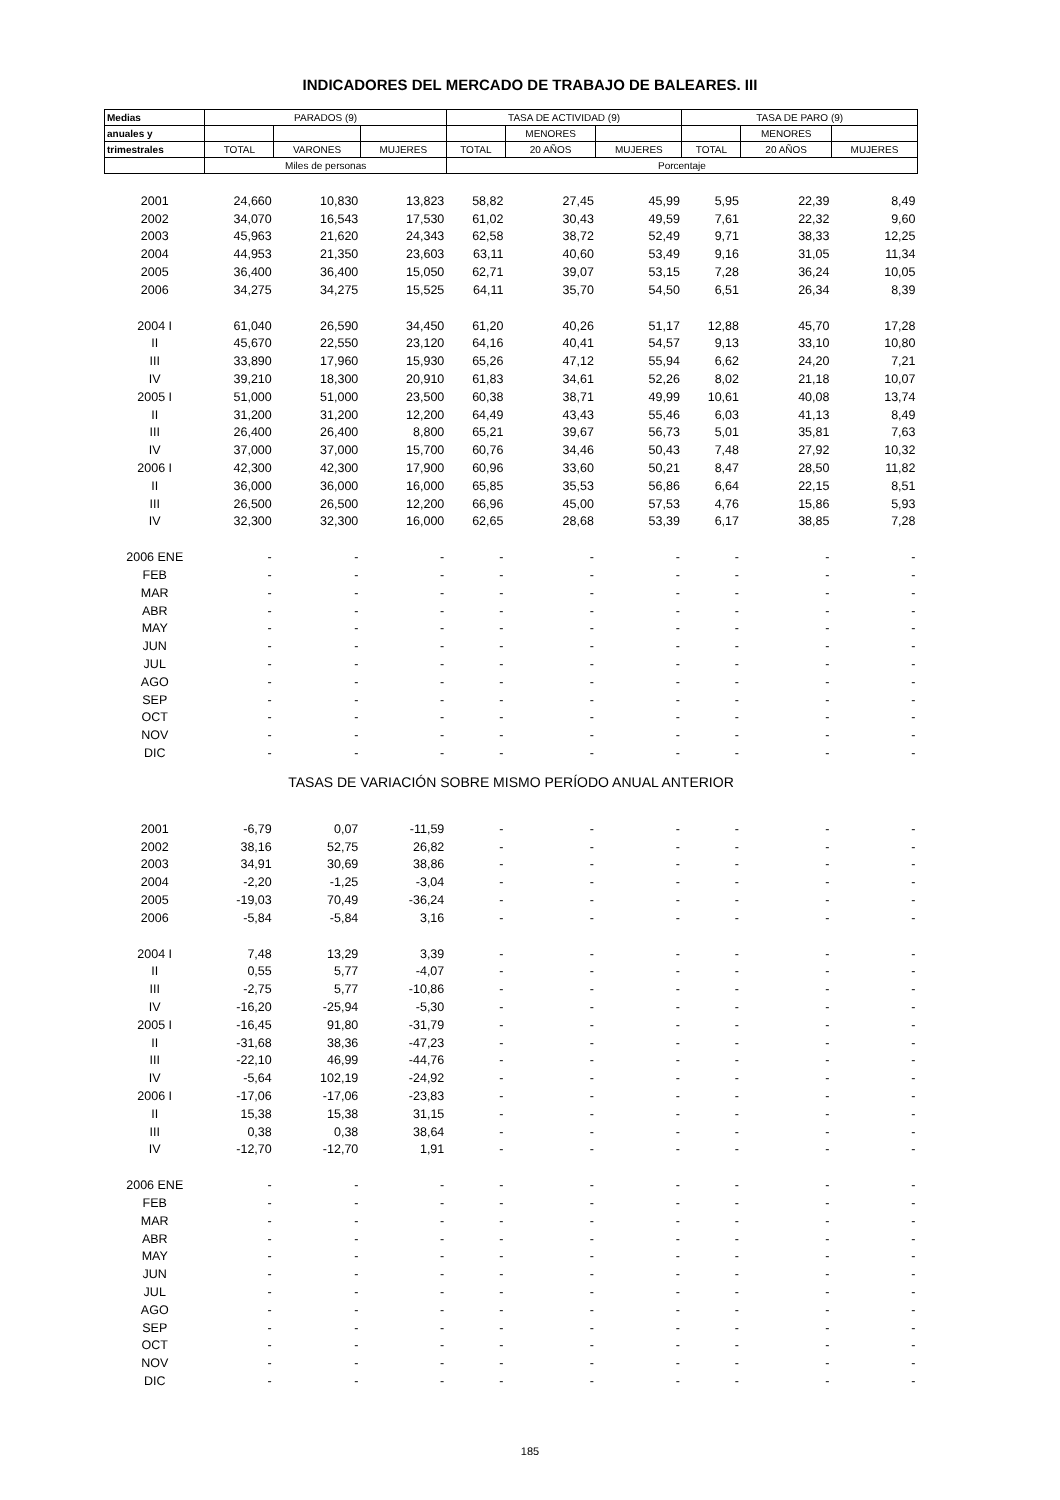INDICADORES DEL MERCADO DE TRABAJO DE BALEARES. III
| Medias | PARADOS (9) | | | TASA DE ACTIVIDAD (9) | | | TASA DE PARO (9) | | |
| --- | --- | --- | --- | --- | --- | --- | --- | --- | --- |
| anuales y | | | | | MENORES | | | MENORES | |
| trimestrales | TOTAL | VARONES | MUJERES | TOTAL | 20 AÑOS | MUJERES | TOTAL | 20 AÑOS | MUJERES |
| | Miles de personas | | | Porcentaje | | | | | |
| 2001 | 24,660 | 10,830 | 13,823 | 58,82 | 27,45 | 45,99 | 5,95 | 22,39 | 8,49 |
| 2002 | 34,070 | 16,543 | 17,530 | 61,02 | 30,43 | 49,59 | 7,61 | 22,32 | 9,60 |
| 2003 | 45,963 | 21,620 | 24,343 | 62,58 | 38,72 | 52,49 | 9,71 | 38,33 | 12,25 |
| 2004 | 44,953 | 21,350 | 23,603 | 63,11 | 40,60 | 53,49 | 9,16 | 31,05 | 11,34 |
| 2005 | 36,400 | 36,400 | 15,050 | 62,71 | 39,07 | 53,15 | 7,28 | 36,24 | 10,05 |
| 2006 | 34,275 | 34,275 | 15,525 | 64,11 | 35,70 | 54,50 | 6,51 | 26,34 | 8,39 |
| 2004 I | 61,040 | 26,590 | 34,450 | 61,20 | 40,26 | 51,17 | 12,88 | 45,70 | 17,28 |
| II | 45,670 | 22,550 | 23,120 | 64,16 | 40,41 | 54,57 | 9,13 | 33,10 | 10,80 |
| III | 33,890 | 17,960 | 15,930 | 65,26 | 47,12 | 55,94 | 6,62 | 24,20 | 7,21 |
| IV | 39,210 | 18,300 | 20,910 | 61,83 | 34,61 | 52,26 | 8,02 | 21,18 | 10,07 |
| 2005 I | 51,000 | 51,000 | 23,500 | 60,38 | 38,71 | 49,99 | 10,61 | 40,08 | 13,74 |
| II | 31,200 | 31,200 | 12,200 | 64,49 | 43,43 | 55,46 | 6,03 | 41,13 | 8,49 |
| III | 26,400 | 26,400 | 8,800 | 65,21 | 39,67 | 56,73 | 5,01 | 35,81 | 7,63 |
| IV | 37,000 | 37,000 | 15,700 | 60,76 | 34,46 | 50,43 | 7,48 | 27,92 | 10,32 |
| 2006 I | 42,300 | 42,300 | 17,900 | 60,96 | 33,60 | 50,21 | 8,47 | 28,50 | 11,82 |
| II | 36,000 | 36,000 | 16,000 | 65,85 | 35,53 | 56,86 | 6,64 | 22,15 | 8,51 |
| III | 26,500 | 26,500 | 12,200 | 66,96 | 45,00 | 57,53 | 4,76 | 15,86 | 5,93 |
| IV | 32,300 | 32,300 | 16,000 | 62,65 | 28,68 | 53,39 | 6,17 | 38,85 | 7,28 |
| 2006 ENE | - | - | - | - | - | - | - | - | - |
| FEB | - | - | - | - | - | - | - | - | - |
| MAR | - | - | - | - | - | - | - | - | - |
| ABR | - | - | - | - | - | - | - | - | - |
| MAY | - | - | - | - | - | - | - | - | - |
| JUN | - | - | - | - | - | - | - | - | - |
| JUL | - | - | - | - | - | - | - | - | - |
| AGO | - | - | - | - | - | - | - | - | - |
| SEP | - | - | - | - | - | - | - | - | - |
| OCT | - | - | - | - | - | - | - | - | - |
| NOV | - | - | - | - | - | - | - | - | - |
| DIC | - | - | - | - | - | - | - | - | - |
| TASAS DE VARIACIÓN SOBRE MISMO PERÍODO ANUAL ANTERIOR | | | | | | | | | |
| 2001 | -6,79 | 0,07 | -11,59 | - | - | - | - | - | - |
| 2002 | 38,16 | 52,75 | 26,82 | - | - | - | - | - | - |
| 2003 | 34,91 | 30,69 | 38,86 | - | - | - | - | - | - |
| 2004 | -2,20 | -1,25 | -3,04 | - | - | - | - | - | - |
| 2005 | -19,03 | 70,49 | -36,24 | - | - | - | - | - | - |
| 2006 | -5,84 | -5,84 | 3,16 | - | - | - | - | - | - |
| 2004 I | 7,48 | 13,29 | 3,39 | - | - | - | - | - | - |
| II | 0,55 | 5,77 | -4,07 | - | - | - | - | - | - |
| III | -2,75 | 5,77 | -10,86 | - | - | - | - | - | - |
| IV | -16,20 | -25,94 | -5,30 | - | - | - | - | - | - |
| 2005 I | -16,45 | 91,80 | -31,79 | - | - | - | - | - | - |
| II | -31,68 | 38,36 | -47,23 | - | - | - | - | - | - |
| III | -22,10 | 46,99 | -44,76 | - | - | - | - | - | - |
| IV | -5,64 | 102,19 | -24,92 | - | - | - | - | - | - |
| 2006 I | -17,06 | -17,06 | -23,83 | - | - | - | - | - | - |
| II | 15,38 | 15,38 | 31,15 | - | - | - | - | - | - |
| III | 0,38 | 0,38 | 38,64 | - | - | - | - | - | - |
| IV | -12,70 | -12,70 | 1,91 | - | - | - | - | - | - |
| 2006 ENE | - | - | - | - | - | - | - | - | - |
| FEB | - | - | - | - | - | - | - | - | - |
| MAR | - | - | - | - | - | - | - | - | - |
| ABR | - | - | - | - | - | - | - | - | - |
| MAY | - | - | - | - | - | - | - | - | - |
| JUN | - | - | - | - | - | - | - | - | - |
| JUL | - | - | - | - | - | - | - | - | - |
| AGO | - | - | - | - | - | - | - | - | - |
| SEP | - | - | - | - | - | - | - | - | - |
| OCT | - | - | - | - | - | - | - | - | - |
| NOV | - | - | - | - | - | - | - | - | - |
| DIC | - | - | - | - | - | - | - | - | - |
185